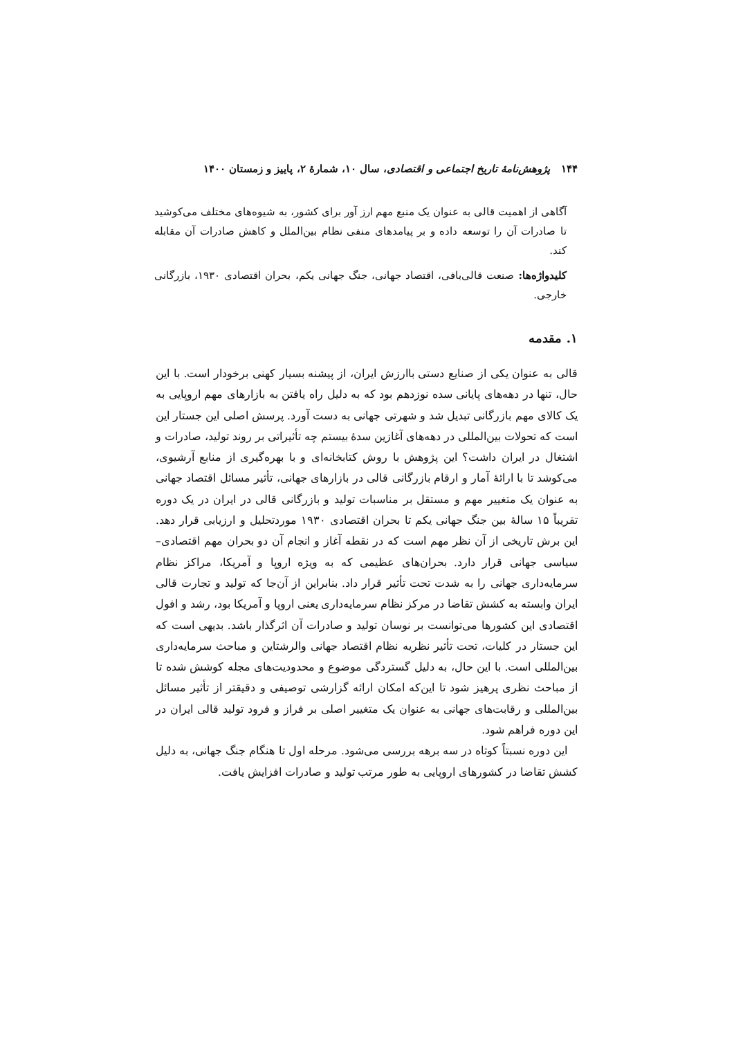۱۴۴ پژوهش‌نامهٔ تاریخ اجتماعی و اقتصادی، سال ۱۰، شمارهٔ ۲، پاییز و زمستان ۱۴۰۰
آگاهی از اهمیت قالی به عنوان یک منبع مهم ارز آور برای کشور، به شیوه‌های مختلف می‌کوشید تا صادرات آن را توسعه داده و بر پیامدهای منفی نظام بین‌الملل و کاهش صادرات آن مقابله کند.
کلیدواژه‌ها: صنعت قالی‌بافی، اقتصاد جهانی، جنگ جهانی یکم، بحران اقتصادی ۱۹۳۰، بازرگانی خارجی.
۱. مقدمه
قالی به عنوان یکی از صنایع دستی باارزش ایران، از پیشنه بسیار کهنی برخودار است. با این حال، تنها در دهه‌های پایانی سده نوزدهم بود که به دلیل راه یافتن به بازارهای مهم اروپایی به یک کالای مهم بازرگانی تبدیل شد و شهرتی جهانی به دست آورد. پرسش اصلی این جستار این است که تحولات بین‌المللی در دهه‌های آغازین سدهٔ بیستم چه تأثیراتی بر روند تولید، صادرات و اشتغال در ایران داشت؟ این پژوهش با روش کتابخانه‌ای و با بهره‌گیری از منابع آرشیوی، می‌کوشد تا با ارائهٔ آمار و ارقام بازرگانی قالی در بازارهای جهانی، تأثیر مسائل اقتصاد جهانی به عنوان یک متغییر مهم و مستقل بر مناسبات تولید و بازرگانی قالی در ایران در یک دوره تقریباً ۱۵ سالهٔ بین جنگ جهانی یکم تا بحران اقتصادی ۱۹۳۰ موردتحلیل و ارزیابی قرار دهد. این برش تاریخی از آن نظر مهم است که در نقطه آغاز و انجام آن دو بحران مهم اقتصادی– سیاسی جهانی قرار دارد. بحران‌های عظیمی که به ویژه اروپا و آمریکا، مراکز نظام سرمایه‌داری جهانی را به شدت تحت تأثیر قرار داد. بنابراین از آن‌جا که تولید و تجارت قالی ایران وابسته به کشش تقاضا در مرکز نظام سرمایه‌داری یعنی اروپا و آمریکا بود، رشد و افول اقتصادی این کشورها می‌توانست بر نوسان تولید و صادرات آن اثرگذار باشد. بدیهی است که این جستار در کلیات، تحت تأثیر نظریه نظام اقتصاد جهانی والرشتاین و مباحث سرمایه‌داری بین‌المللی است. با این حال، به دلیل گستردگی موضوع و محدودیت‌های مجله کوشش شده تا از مباحث نظری پرهیز شود تا این‌که امکان ارائه گزارشی توصیفی و دقیقتر از تأثیر مسائل بین‌المللی و رقابت‌های جهانی به عنوان یک متغییر اصلی بر فراز و فرود تولید قالی ایران در این دوره فراهم شود.
این دوره نسبتاً کوتاه در سه برهه بررسی می‌شود. مرحله اول تا هنگام جنگ جهانی، به دلیل کشش تقاضا در کشورهای اروپایی به طور مرتب تولید و صادرات افزایش یافت.